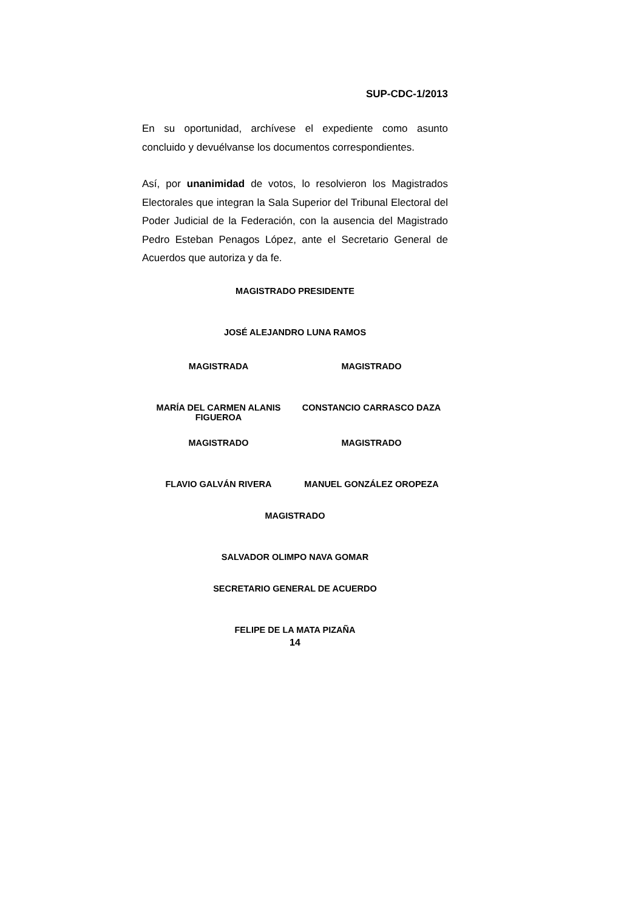SUP-CDC-1/2013
En su oportunidad, archívese el expediente como asunto concluido y devuélvanse los documentos correspondientes.
Así, por unanimidad de votos, lo resolvieron los Magistrados Electorales que integran la Sala Superior del Tribunal Electoral del Poder Judicial de la Federación, con la ausencia del Magistrado Pedro Esteban Penagos López, ante el Secretario General de Acuerdos que autoriza y da fe.
MAGISTRADO PRESIDENTE
JOSÉ ALEJANDRO LUNA RAMOS
MAGISTRADA MAGISTRADO
MARÍA DEL CARMEN ALANIS FIGUEROA
CONSTANCIO CARRASCO DAZA
MAGISTRADO MAGISTRADO
FLAVIO GALVÁN RIVERA MANUEL GONZÁLEZ OROPEZA
MAGISTRADO
SALVADOR OLIMPO NAVA GOMAR
SECRETARIO GENERAL DE ACUERDO
FELIPE DE LA MATA PIZAÑA
14